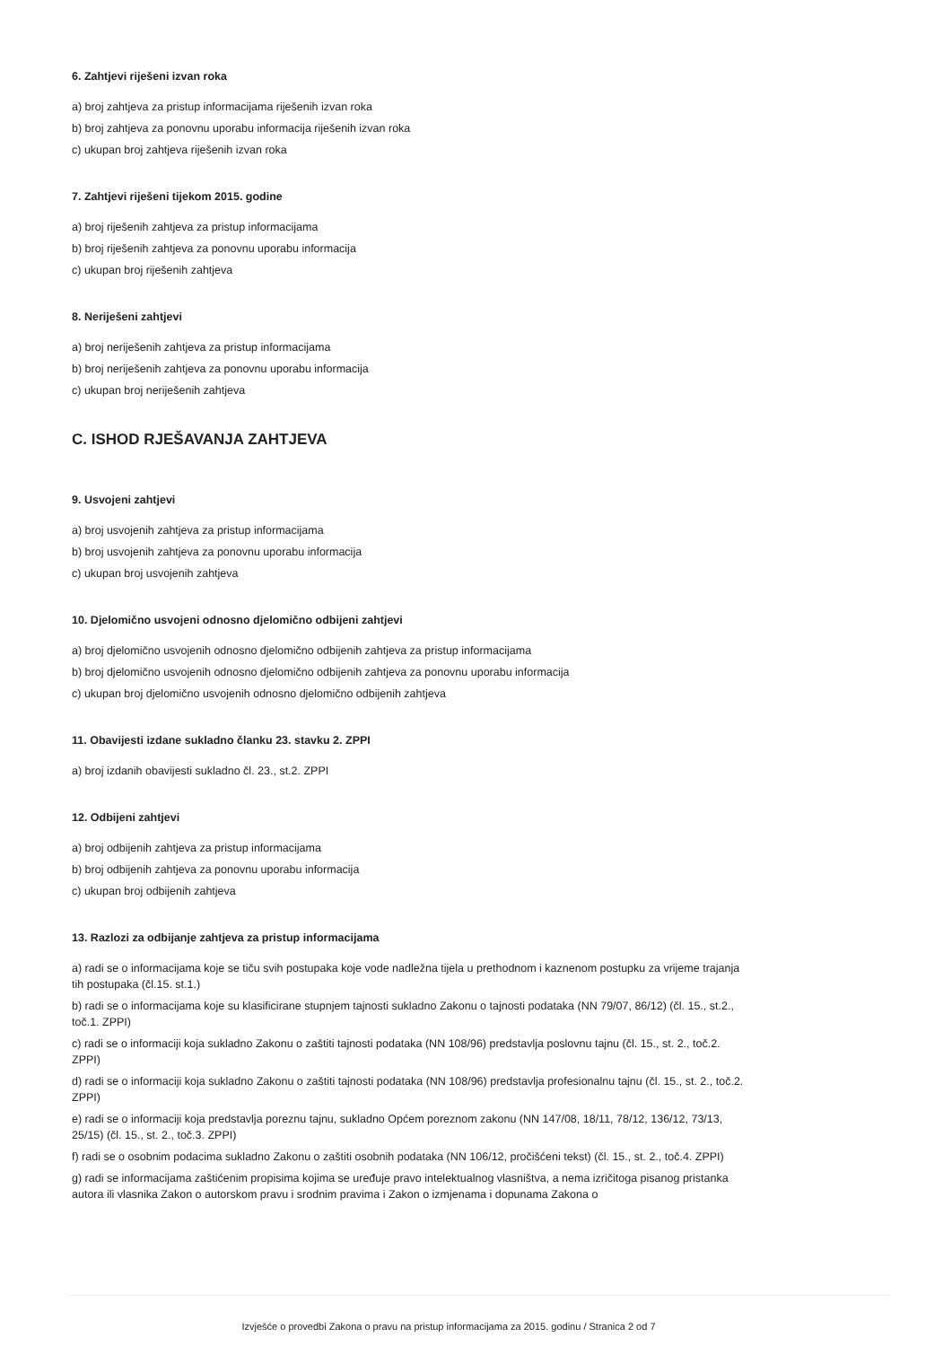6. Zahtjevi riješeni izvan roka
a) broj zahtjeva za pristup informacijama riješenih izvan roka
b) broj zahtjeva za ponovnu uporabu informacija riješenih izvan roka
c) ukupan broj zahtjeva riješenih izvan roka
7. Zahtjevi riješeni tijekom 2015. godine
a) broj riješenih zahtjeva za pristup informacijama
b) broj riješenih zahtjeva za ponovnu uporabu informacija
c) ukupan broj riješenih zahtjeva
8. Neriješeni zahtjevi
a) broj neriješenih zahtjeva za pristup informacijama
b) broj neriješenih zahtjeva za ponovnu uporabu informacija
c) ukupan broj neriješenih zahtjeva
C. ISHOD RJEŠAVANJA ZAHTJEVA
9. Usvojeni zahtjevi
a) broj usvojenih zahtjeva za pristup informacijama
b) broj usvojenih zahtjeva za ponovnu uporabu informacija
c) ukupan broj usvojenih zahtjeva
10. Djelomično usvojeni odnosno djelomično odbijeni zahtjevi
a) broj djelomično usvojenih odnosno djelomično odbijenih zahtjeva za pristup informacijama
b) broj djelomično usvojenih odnosno djelomično odbijenih zahtjeva za ponovnu uporabu informacija
c) ukupan broj djelomično usvojenih odnosno djelomično odbijenih zahtjeva
11. Obavijesti izdane sukladno članku 23. stavku 2. ZPPI
a) broj izdanih obavijesti sukladno čl. 23., st.2. ZPPI
12. Odbijeni zahtjevi
a) broj odbijenih zahtjeva za pristup informacijama
b) broj odbijenih zahtjeva za ponovnu uporabu informacija
c) ukupan broj odbijenih zahtjeva
13. Razlozi za odbijanje zahtjeva za pristup informacijama
a) radi se o informacijama koje se tiču svih postupaka koje vode nadležna tijela u prethodnom i kaznenom postupku za vrijeme trajanja tih postupaka (čl.15. st.1.)
b) radi se o informacijama koje su klasificirane stupnjem tajnosti sukladno Zakonu o tajnosti podataka (NN 79/07, 86/12) (čl. 15., st.2., toč.1. ZPPI)
c) radi se o informaciji koja sukladno Zakonu o zaštiti tajnosti podataka (NN 108/96) predstavlja poslovnu tajnu (čl. 15., st. 2., toč.2. ZPPI)
d) radi se o informaciji koja sukladno Zakonu o zaštiti tajnosti podataka (NN 108/96) predstavlja profesionalnu tajnu (čl. 15., st. 2., toč.2. ZPPI)
e) radi se o informaciji koja predstavlja poreznu tajnu, sukladno Općem poreznom zakonu (NN 147/08, 18/11, 78/12, 136/12, 73/13, 25/15) (čl. 15., st. 2., toč.3. ZPPI)
f) radi se o osobnim podacima sukladno Zakonu o zaštiti osobnih podataka (NN 106/12, pročišćeni tekst) (čl. 15., st. 2., toč.4. ZPPI)
g) radi se informacijama zaštićenim propisima kojima se uređuje pravo intelektualnog vlasništva, a nema izričitoga pisanog pristanka autora ili vlasnika Zakon o autorskom pravu i srodnim pravima i Zakon o izmjenama i dopunama Zakona o
Izvješće o provedbi Zakona o pravu na pristup informacijama za 2015. godinu / Stranica 2 od 7